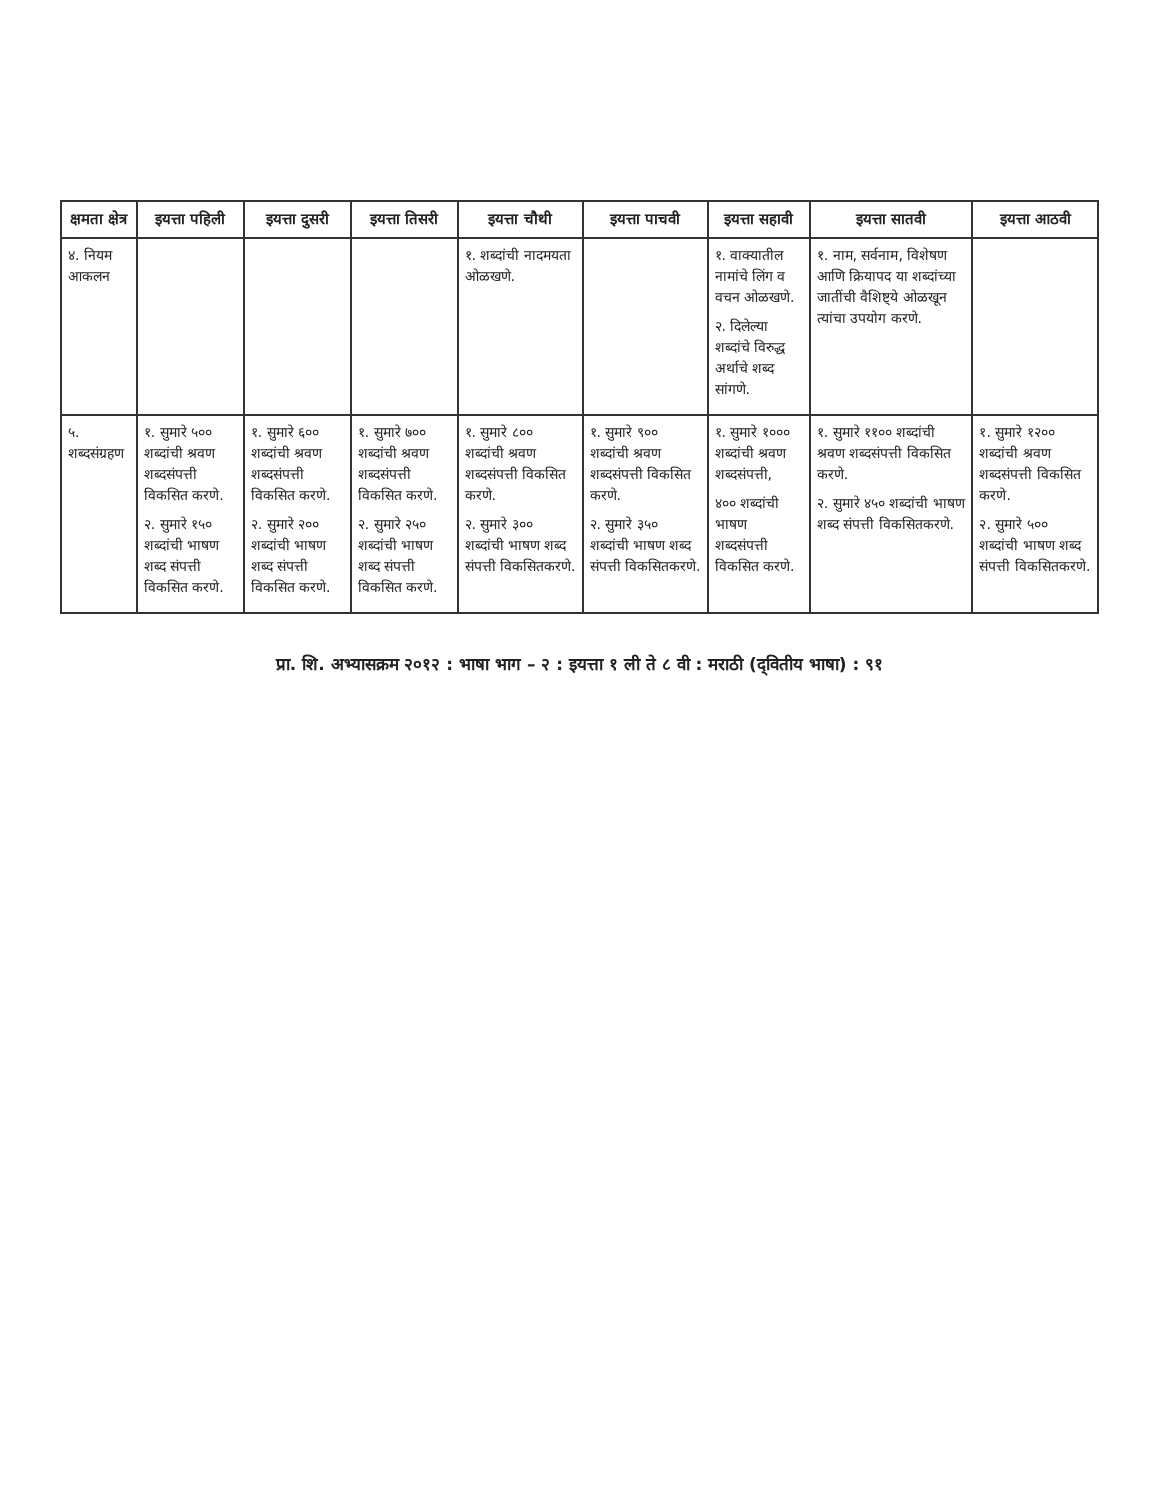| क्षमता क्षेत्र | इयत्ता पहिली | इयत्ता दुसरी | इयत्ता तिसरी | इयत्ता चौथी | इयत्ता पाचवी | इयत्ता सहावी | इयत्ता सातवी | इयत्ता आठवी |
| --- | --- | --- | --- | --- | --- | --- | --- | --- |
| ४. नियम आकलन | | | | १. शब्दांची नादमयता ओळखणे. | | १. वाक्यातील नामांचे लिंग व वचन ओळखणे. २. दिलेल्या शब्दांचे विरुद्ध अर्थाचे शब्द सांगणे. | १. नाम, सर्वनाम, विशेषण आणि क्रियापद या शब्दांच्या जातींची वैशिष्ट्ये ओळखून त्यांचा उपयोग करणे. | |
| ५. शब्दसंग्रहण | १. सुमारे ५०० शब्दांची श्रवण शब्दसंपत्ती विकसित करणे. २. सुमारे १५० शब्दांची भाषण शब्द संपत्ती विकसित करणे. | १. सुमारे ६०० शब्दांची श्रवण शब्दसंपत्ती विकसित करणे. २. सुमारे २०० शब्दांची भाषण शब्द संपत्ती विकसित करणे. | १. सुमारे ७०० शब्दांची श्रवण शब्दसंपत्ती विकसित करणे. २. सुमारे २५० शब्दांची भाषण शब्द संपत्ती विकसित करणे. | १. सुमारे ८०० शब्दांची श्रवण शब्दसंपत्ती विकसित करणे. २. सुमारे ३०० शब्दांची भाषण शब्द संपत्ती विकसितकरणे. | १. सुमारे ९०० शब्दांची श्रवण शब्दसंपत्ती विकसित करणे. २. सुमारे ३५० शब्दांची भाषण शब्द संपत्ती विकसितकरणे. | १. सुमारे १००० शब्दांची श्रवण शब्दसंपत्ती, ४०० शब्दांची भाषण शब्दसंपत्ती विकसित करणे. | १. सुमारे ११०० शब्दांची श्रवण शब्दसंपत्ती विकसित करणे. २. सुमारे ४५० शब्दांची भाषण शब्द संपत्ती विकसितकरणे. | १. सुमारे १२०० शब्दांची श्रवण शब्दसंपत्ती विकसित करणे. २. सुमारे ५०० शब्दांची भाषण शब्द संपत्ती विकसितकरणे. |
प्रा. शि. अभ्यासक्रम २०१२ : भाषा भाग – २ : इयत्ता १ ली ते ८ वी : मराठी (द्‌वितीय भाषा) : ९१